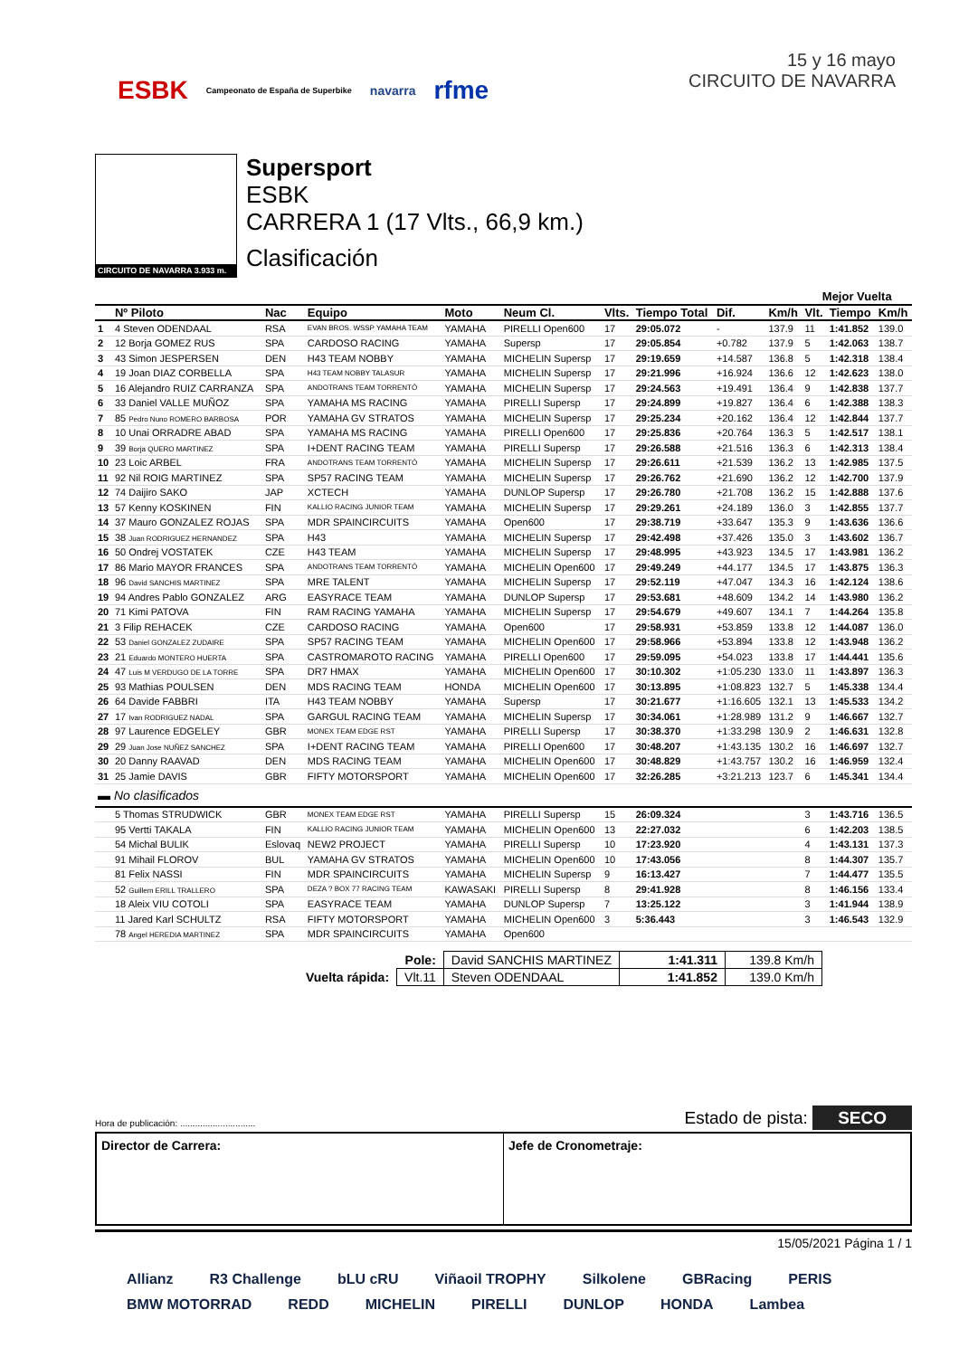ESBK Campeonato de España de Superbike navarra rfme
15 y 16 mayo
CIRCUITO DE NAVARRA
CIRCUITO DE NAVARRA 3.933 m.
Supersport
ESBK
CARRERA 1 (17 Vlts., 66,9 km.)
Clasificación
| | | | | | | | | | | Mejor Vuelta | | |
| --- | --- | --- | --- | --- | --- | --- | --- | --- | --- | --- | --- | --- |
| | Nº Piloto | Nac | Equipo | Moto | Neum Cl. | Vlts. | Tiempo Total | Dif. | Km/h | Vlt. | Tiempo | Km/h |
| 1 | 4 Steven ODENDAAL | RSA | EVAN BROS. WSSP YAMAHA TEAM | YAMAHA | PIRELLI Open600 | 17 | 29:05.072 | - | 137.9 | 11 | 1:41.852 | 139.0 |
| 2 | 12 Borja GOMEZ RUS | SPA | CARDOSO RACING | YAMAHA | Supersp | 17 | 29:05.854 | +0.782 | 137.9 | 5 | 1:42.063 | 138.7 |
| 3 | 43 Simon JESPERSEN | DEN | H43 TEAM NOBBY | YAMAHA | MICHELIN Supersp | 17 | 29:19.659 | +14.587 | 136.8 | 5 | 1:42.318 | 138.4 |
| 4 | 19 Joan DIAZ CORBELLA | SPA | H43 TEAM NOBBY TALASUR | YAMAHA | MICHELIN Supersp | 17 | 29:21.996 | +16.924 | 136.6 | 12 | 1:42.623 | 138.0 |
| 5 | 16 Alejandro RUIZ CARRANZA | SPA | ANDOTRANS TEAM TORRENTÓ | YAMAHA | MICHELIN Supersp | 17 | 29:24.563 | +19.491 | 136.4 | 9 | 1:42.838 | 137.7 |
| 6 | 33 Daniel VALLE MUÑOZ | SPA | YAMAHA MS RACING | YAMAHA | PIRELLI Supersp | 17 | 29:24.899 | +19.827 | 136.4 | 6 | 1:42.388 | 138.3 |
| 7 | 85 Pedro Nuno ROMERO BARBOSA | POR | YAMAHA GV STRATOS | YAMAHA | MICHELIN Supersp | 17 | 29:25.234 | +20.162 | 136.4 | 12 | 1:42.844 | 137.7 |
| 8 | 10 Unai ORRADRE ABAD | SPA | YAMAHA MS RACING | YAMAHA | PIRELLI Open600 | 17 | 29:25.836 | +20.764 | 136.3 | 5 | 1:42.517 | 138.1 |
| 9 | 39 Borja QUERO MARTINEZ | SPA | I+DENT RACING TEAM | YAMAHA | PIRELLI Supersp | 17 | 29:26.588 | +21.516 | 136.3 | 6 | 1:42.313 | 138.4 |
| 10 | 23 Loic ARBEL | FRA | ANDOTRANS TEAM TORRENTÓ | YAMAHA | MICHELIN Supersp | 17 | 29:26.611 | +21.539 | 136.2 | 13 | 1:42.985 | 137.5 |
| 11 | 92 Nil ROIG MARTINEZ | SPA | SP57 RACING TEAM | YAMAHA | MICHELIN Supersp | 17 | 29:26.762 | +21.690 | 136.2 | 12 | 1:42.700 | 137.9 |
| 12 | 74 Daijiro SAKO | JAP | XCTECH | YAMAHA | DUNLOP Supersp | 17 | 29:26.780 | +21.708 | 136.2 | 15 | 1:42.888 | 137.6 |
| 13 | 57 Kenny KOSKINEN | FIN | KALLIO RACING JUNIOR TEAM | YAMAHA | MICHELIN Supersp | 17 | 29:29.261 | +24.189 | 136.0 | 3 | 1:42.855 | 137.7 |
| 14 | 37 Mauro GONZALEZ ROJAS | SPA | MDR SPAINCIRCUITS | YAMAHA | Open600 | 17 | 29:38.719 | +33.647 | 135.3 | 9 | 1:43.636 | 136.6 |
| 15 | 38 Juan RODRIGUEZ HERNANDEZ | SPA | H43 | YAMAHA | MICHELIN Supersp | 17 | 29:42.498 | +37.426 | 135.0 | 3 | 1:43.602 | 136.7 |
| 16 | 50 Ondrej VOSTATEK | CZE | H43 TEAM | YAMAHA | MICHELIN Supersp | 17 | 29:48.995 | +43.923 | 134.5 | 17 | 1:43.981 | 136.2 |
| 17 | 86 Mario MAYOR FRANCES | SPA | ANDOTRANS TEAM TORRENTÓ | YAMAHA | MICHELIN Open600 | 17 | 29:49.249 | +44.177 | 134.5 | 17 | 1:43.875 | 136.3 |
| 18 | 96 David SANCHIS MARTINEZ | SPA | MRE TALENT | YAMAHA | MICHELIN Supersp | 17 | 29:52.119 | +47.047 | 134.3 | 16 | 1:42.124 | 138.6 |
| 19 | 94 Andres Pablo GONZALEZ | ARG | EASYRACE TEAM | YAMAHA | DUNLOP Supersp | 17 | 29:53.681 | +48.609 | 134.2 | 14 | 1:43.980 | 136.2 |
| 20 | 71 Kimi PATOVA | FIN | RAM RACING YAMAHA | YAMAHA | MICHELIN Supersp | 17 | 29:54.679 | +49.607 | 134.1 | 7 | 1:44.264 | 135.8 |
| 21 | 3 Filip REHACEK | CZE | CARDOSO RACING | YAMAHA | Open600 | 17 | 29:58.931 | +53.859 | 133.8 | 12 | 1:44.087 | 136.0 |
| 22 | 53 Daniel GONZALEZ ZUDAIRE | SPA | SP57 RACING TEAM | YAMAHA | MICHELIN Open600 | 17 | 29:58.966 | +53.894 | 133.8 | 12 | 1:43.948 | 136.2 |
| 23 | 21 Eduardo MONTERO HUERTA | SPA | CASTROMAROTO RACING | YAMAHA | PIRELLI Open600 | 17 | 29:59.095 | +54.023 | 133.8 | 17 | 1:44.441 | 135.6 |
| 24 | 47 Luis M VERDUGO DE LA TORRE | SPA | DR7 HMAX | YAMAHA | MICHELIN Open600 | 17 | 30:10.302 | +1:05.230 | 133.0 | 11 | 1:43.897 | 136.3 |
| 25 | 93 Mathias POULSEN | DEN | MDS RACING TEAM | HONDA | MICHELIN Open600 | 17 | 30:13.895 | +1:08.823 | 132.7 | 5 | 1:45.338 | 134.4 |
| 26 | 64 Davide FABBRI | ITA | H43 TEAM NOBBY | YAMAHA | Supersp | 17 | 30:21.677 | +1:16.605 | 132.1 | 13 | 1:45.533 | 134.2 |
| 27 | 17 Ivan RODRIGUEZ NADAL | SPA | GARGUL RACING TEAM | YAMAHA | MICHELIN Supersp | 17 | 30:34.061 | +1:28.989 | 131.2 | 9 | 1:46.667 | 132.7 |
| 28 | 97 Laurence EDGELEY | GBR | MONEX TEAM EDGE RST | YAMAHA | PIRELLI Supersp | 17 | 30:38.370 | +1:33.298 | 130.9 | 2 | 1:46.631 | 132.8 |
| 29 | 29 Juan Jose NUÑEZ SANCHEZ | SPA | I+DENT RACING TEAM | YAMAHA | PIRELLI Open600 | 17 | 30:48.207 | +1:43.135 | 130.2 | 16 | 1:46.697 | 132.7 |
| 30 | 20 Danny RAAVAD | DEN | MDS RACING TEAM | YAMAHA | MICHELIN Open600 | 17 | 30:48.829 | +1:43.757 | 130.2 | 16 | 1:46.959 | 132.4 |
| 31 | 25 Jamie DAVIS | GBR | FIFTY MOTORSPORT | YAMAHA | MICHELIN Open600 | 17 | 32:26.285 | +3:21.213 | 123.7 | 6 | 1:45.341 | 134.4 |
| ▬ No clasificados | | | | | | | | | | | | |
| | 5 Thomas STRUDWICK | GBR | MONEX TEAM EDGE RST | YAMAHA | PIRELLI Supersp | 15 | 26:09.324 | | | 3 | 1:43.716 | 136.5 |
| | 95 Vertti TAKALA | FIN | KALLIO RACING JUNIOR TEAM | YAMAHA | MICHELIN Open600 | 13 | 22:27.032 | | | 6 | 1:42.203 | 138.5 |
| | 54 Michal BULIK | Eslovaq | NEW2 PROJECT | YAMAHA | PIRELLI Supersp | 10 | 17:23.920 | | | 4 | 1:43.131 | 137.3 |
| | 91 Mihail FLOROV | BUL | YAMAHA GV STRATOS | YAMAHA | MICHELIN Open600 | 10 | 17:43.056 | | | 8 | 1:44.307 | 135.7 |
| | 81 Felix NASSI | FIN | MDR SPAINCIRCUITS | YAMAHA | MICHELIN Supersp | 9 | 16:13.427 | | | 7 | 1:44.477 | 135.5 |
| | 52 Guillem ERILL TRALLERO | SPA | DEZA ? BOX 77 RACING TEAM | KAWASAKI | PIRELLI Supersp | 8 | 29:41.928 | | | 8 | 1:46.156 | 133.4 |
| | 18 Aleix VIU COTOLI | SPA | EASYRACE TEAM | YAMAHA | DUNLOP Supersp | 7 | 13:25.122 | | | 3 | 1:41.944 | 138.9 |
| | 11 Jared Karl SCHULTZ | RSA | FIFTY MOTORSPORT | YAMAHA | MICHELIN Open600 | 3 | 5:36.443 | | | 3 | 1:46.543 | 132.9 |
| | 78 Angel HEREDIA MARTINEZ | SPA | MDR SPAINCIRCUITS | YAMAHA | Open600 | | | | | | | |
| Pole: | | David SANCHIS MARTINEZ | 1:41.311 | 139.8 Km/h |
| Vuelta rápida: | Vlt.11 | Steven ODENDAAL | 1:41.852 | 139.0 Km/h |
Hora de publicación: .............................. Estado de pista: SECO
Director de Carrera: Jefe de Cronometraje:
15/05/2021 Página 1 / 1
Allianz R3 Challenge bLU cRU Viñaoil TROPHY Silkolene GBRacing PERIS BMW MOTORRAD REDD MICHELIN PIRELLI DUNLOP HONDA Lambea